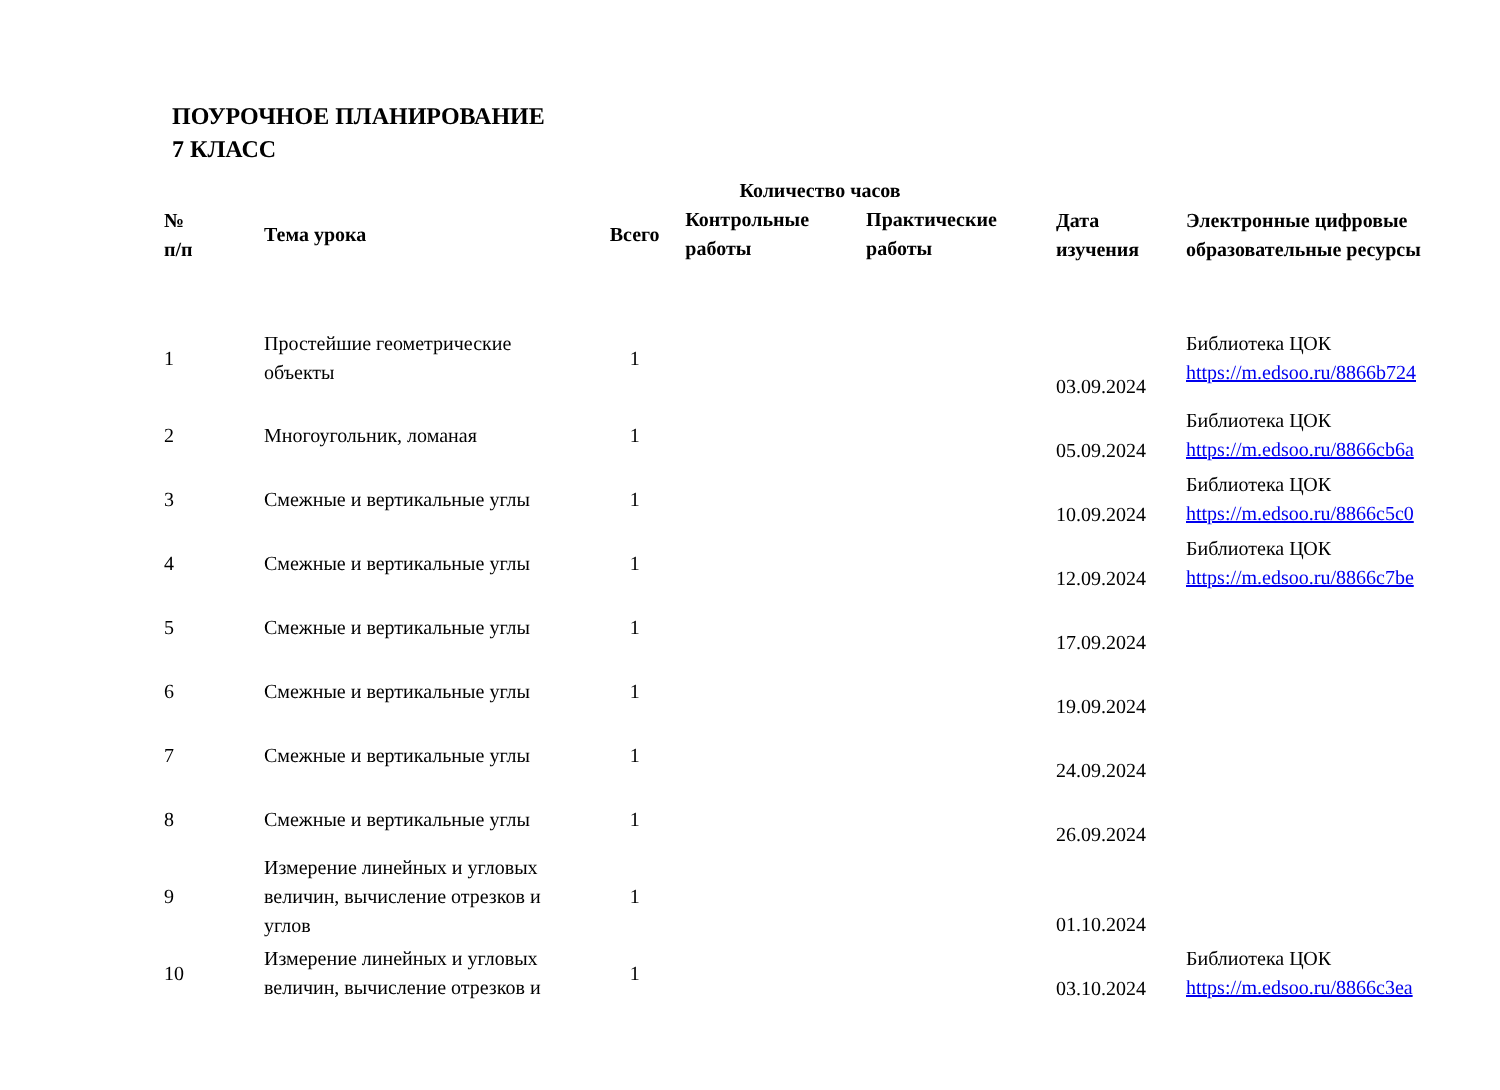ПОУРОЧНОЕ ПЛАНИРОВАНИЕ
7 КЛАСС
| № п/п | Тема урока | Количество часов | | | Дата изучения | Электронные цифровые образовательные ресурсы |
| --- | --- | --- | --- | --- | --- | --- |
| | | Всего | Контрольные работы | Практические работы | | |
| 1 | Простейшие геометрические объекты | 1 | | | 03.09.2024 | Библиотека ЦОК https://m.edsoo.ru/8866b724 |
| 2 | Многоугольник, ломаная | 1 | | | 05.09.2024 | Библиотека ЦОК https://m.edsoo.ru/8866cb6a |
| 3 | Смежные и вертикальные углы | 1 | | | 10.09.2024 | Библиотека ЦОК https://m.edsoo.ru/8866c5c0 |
| 4 | Смежные и вертикальные углы | 1 | | | 12.09.2024 | Библиотека ЦОК https://m.edsoo.ru/8866c7be |
| 5 | Смежные и вертикальные углы | 1 | | | 17.09.2024 | |
| 6 | Смежные и вертикальные углы | 1 | | | 19.09.2024 | |
| 7 | Смежные и вертикальные углы | 1 | | | 24.09.2024 | |
| 8 | Смежные и вертикальные углы | 1 | | | 26.09.2024 | |
| 9 | Измерение линейных и угловых величин, вычисление отрезков и углов | 1 | | | 01.10.2024 | |
| 10 | Измерение линейных и угловых величин, вычисление отрезков и | 1 | | | 03.10.2024 | Библиотека ЦОК https://m.edsoo.ru/8866c3ea |